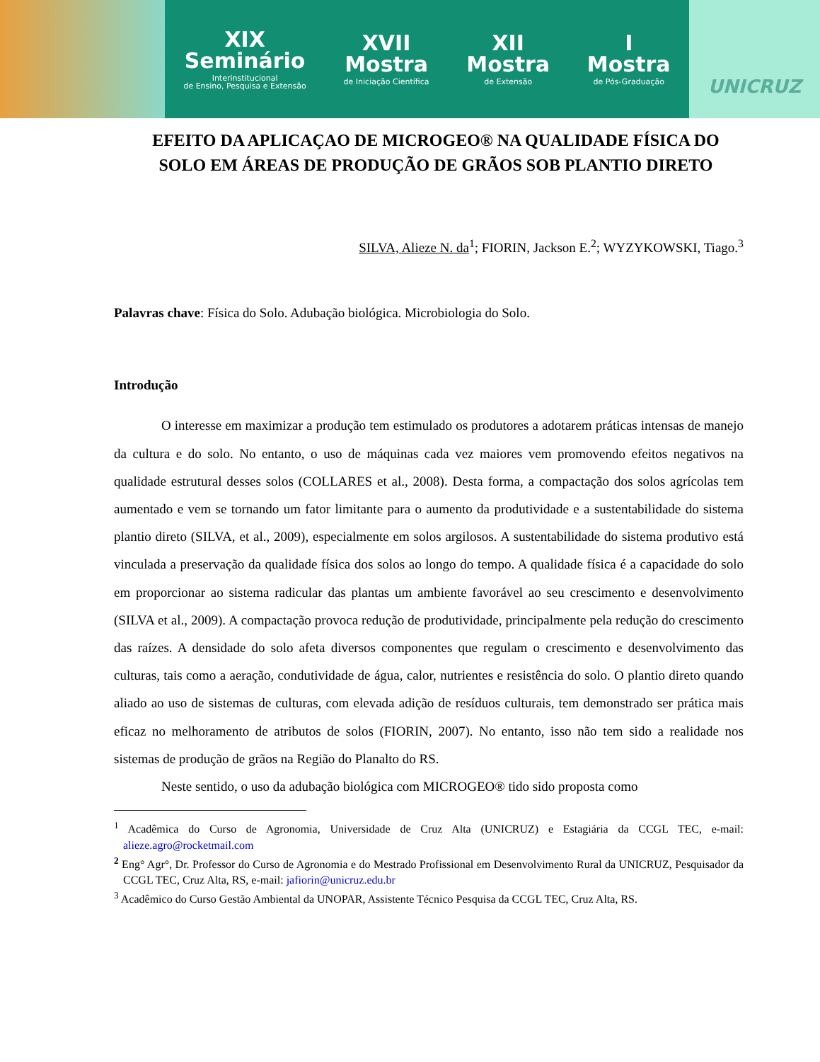XIX
Seminário
Interinstitucional
de Ensino, Pesquisa e Extensão
XVII
Mostra
de Iniciação Científica
XII
Mostra
de Extensão
I
Mostra
de Pós-Graduação
UNICRUZ
EFEITO DA APLICAÇAO DE MICROGEO® NA QUALIDADE FÍSICA DO SOLO EM ÁREAS DE PRODUÇÃO DE GRÃOS SOB PLANTIO DIRETO
SILVA, Alieze N. da<sup>1</sup>; FIORIN, Jackson E.<sup>2</sup>; WYZYKOWSKI, Tiago.<sup>3</sup>
Palavras chave: Física do Solo. Adubação biológica. Microbiologia do Solo.
Introdução
O interesse em maximizar a produção tem estimulado os produtores a adotarem práticas intensas de manejo da cultura e do solo. No entanto, o uso de máquinas cada vez maiores vem promovendo efeitos negativos na qualidade estrutural desses solos (COLLARES et al., 2008). Desta forma, a compactação dos solos agrícolas tem aumentado e vem se tornando um fator limitante para o aumento da produtividade e a sustentabilidade do sistema plantio direto (SILVA, et al., 2009), especialmente em solos argilosos. A sustentabilidade do sistema produtivo está vinculada a preservação da qualidade física dos solos ao longo do tempo. A qualidade física é a capacidade do solo em proporcionar ao sistema radicular das plantas um ambiente favorável ao seu crescimento e desenvolvimento (SILVA et al., 2009). A compactação provoca redução de produtividade, principalmente pela redução do crescimento das raízes. A densidade do solo afeta diversos componentes que regulam o crescimento e desenvolvimento das culturas, tais como a aeração, condutividade de água, calor, nutrientes e resistência do solo. O plantio direto quando aliado ao uso de sistemas de culturas, com elevada adição de resíduos culturais, tem demonstrado ser prática mais eficaz no melhoramento de atributos de solos (FIORIN, 2007). No entanto, isso não tem sido a realidade nos sistemas de produção de grãos na Região do Planalto do RS.
Neste sentido, o uso da adubação biológica com MICROGEO® tido sido proposta como
<sup>1</sup> Acadêmica do Curso de Agronomia, Universidade de Cruz Alta (UNICRUZ) e Estagiária da CCGL TEC, e-mail: alieze.agro@rocketmail.com
<sup>2</sup> Eng° Agr°, Dr. Professor do Curso de Agronomia e do Mestrado Profissional em Desenvolvimento Rural da UNICRUZ, Pesquisador da CCGL TEC, Cruz Alta, RS, e-mail: jafiorin@unicruz.edu.br
<sup>3</sup> Acadêmico do Curso Gestão Ambiental da UNOPAR, Assistente Técnico Pesquisa da CCGL TEC, Cruz Alta, RS.